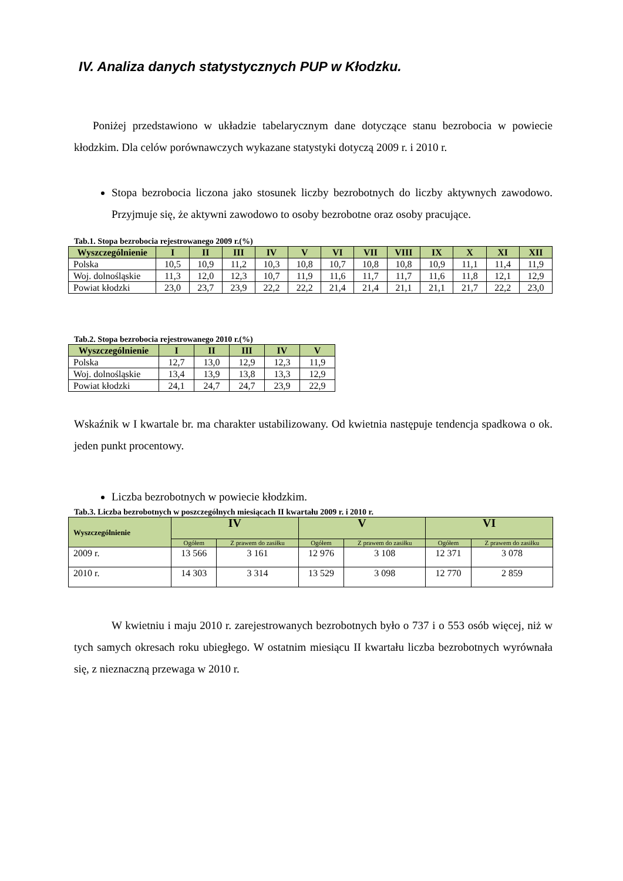IV. Analiza danych statystycznych PUP w Kłodzku.
Poniżej przedstawiono w układzie tabelarycznym dane dotyczące stanu bezrobocia w powiecie kłodzkim. Dla celów porównawczych wykazane statystyki dotyczą 2009 r. i 2010 r.
Stopa bezrobocia liczona jako stosunek liczby bezrobotnych do liczby aktywnych zawodowo. Przyjmuje się, że aktywni zawodowo to osoby bezrobotne oraz osoby pracujące.
Tab.1. Stopa bezrobocia rejestrowanego 2009 r.(%)
| Wyszczególnienie | I | II | III | IV | V | VI | VII | VIII | IX | X | XI | XII |
| --- | --- | --- | --- | --- | --- | --- | --- | --- | --- | --- | --- | --- |
| Polska | 10,5 | 10,9 | 11,2 | 10,3 | 10,8 | 10,7 | 10,8 | 10,8 | 10,9 | 11,1 | 11,4 | 11,9 |
| Woj. dolnośląskie | 11,3 | 12,0 | 12,3 | 10,7 | 11,9 | 11,6 | 11,7 | 11,7 | 11,6 | 11,8 | 12,1 | 12,9 |
| Powiat kłodzki | 23,0 | 23,7 | 23,9 | 22,2 | 22,2 | 21,4 | 21,4 | 21,1 | 21,1 | 21,7 | 22,2 | 23,0 |
Tab.2. Stopa bezrobocia rejestrowanego 2010 r.(%)
| Wyszczególnienie | I | II | III | IV | V |
| --- | --- | --- | --- | --- | --- |
| Polska | 12,7 | 13,0 | 12,9 | 12,3 | 11,9 |
| Woj. dolnośląskie | 13,4 | 13,9 | 13,8 | 13,3 | 12,9 |
| Powiat kłodzki | 24,1 | 24,7 | 24,7 | 23,9 | 22,9 |
Wskaźnik w I kwartale br. ma charakter ustabilizowany. Od kwietnia następuje tendencja spadkowa o ok. jeden punkt procentowy.
Liczba bezrobotnych w powiecie kłodzkim.
Tab.3. Liczba bezrobotnych w poszczególnych miesiącach II kwartału 2009 r. i 2010 r.
| Wyszczególnienie | IV | | V | | VI | |
| --- | --- | --- | --- | --- | --- | --- |
| | Ogółem | Z prawem do zasiłku | Ogółem | Z prawem do zasiłku | Ogółem | Z prawem do zasiłku |
| 2009 r. | 13 566 | 3 161 | 12 976 | 3 108 | 12 371 | 3 078 |
| 2010 r. | 14 303 | 3 314 | 13 529 | 3 098 | 12 770 | 2 859 |
W kwietniu i maju 2010 r. zarejestrowanych bezrobotnych było o 737 i o 553 osób więcej, niż w tych samych okresach roku ubiegłego. W ostatnim miesiącu II kwartału liczba bezrobotnych wyrównała się, z nieznaczną przewaga w 2010 r.